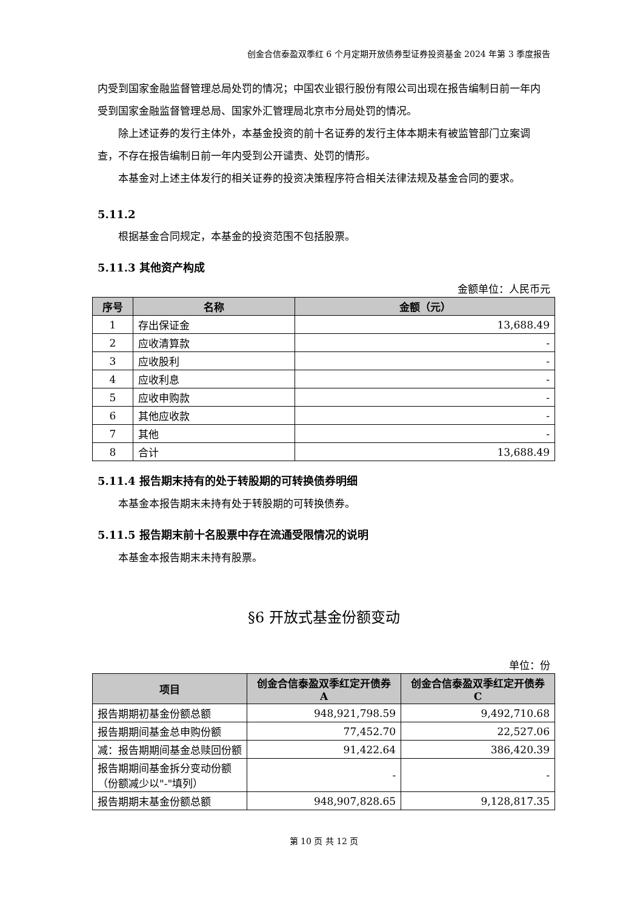创金合信泰盈双季红 6 个月定期开放债券型证券投资基金 2024 年第 3 季度报告
内受到国家金融监督管理总局处罚的情况；中国农业银行股份有限公司出现在报告编制日前一年内受到国家金融监督管理总局、国家外汇管理局北京市分局处罚的情况。
除上述证券的发行主体外，本基金投资的前十名证券的发行主体本期未有被监管部门立案调查，不存在报告编制日前一年内受到公开谴责、处罚的情形。
本基金对上述主体发行的相关证券的投资决策程序符合相关法律法规及基金合同的要求。
5.11.2
根据基金合同规定，本基金的投资范围不包括股票。
5.11.3 其他资产构成
金额单位：人民币元
| 序号 | 名称 | 金额（元） |
| --- | --- | --- |
| 1 | 存出保证金 | 13,688.49 |
| 2 | 应收清算款 | - |
| 3 | 应收股利 | - |
| 4 | 应收利息 | - |
| 5 | 应收申购款 | - |
| 6 | 其他应收款 | - |
| 7 | 其他 | - |
| 8 | 合计 | 13,688.49 |
5.11.4 报告期末持有的处于转股期的可转换债券明细
本基金本报告期末未持有处于转股期的可转换债券。
5.11.5 报告期末前十名股票中存在流通受限情况的说明
本基金本报告期末未持有股票。
§6 开放式基金份额变动
单位：份
| 项目 | 创金合信泰盈双季红定开债券 A | 创金合信泰盈双季红定开债券 C |
| --- | --- | --- |
| 报告期期初基金份额总额 | 948,921,798.59 | 9,492,710.68 |
| 报告期期间基金总申购份额 | 77,452.70 | 22,527.06 |
| 减：报告期期间基金总赎回份额 | 91,422.64 | 386,420.39 |
| 报告期期间基金拆分变动份额（份额减少以"-"填列） | - | - |
| 报告期期末基金份额总额 | 948,907,828.65 | 9,128,817.35 |
第 10 页 共 12 页